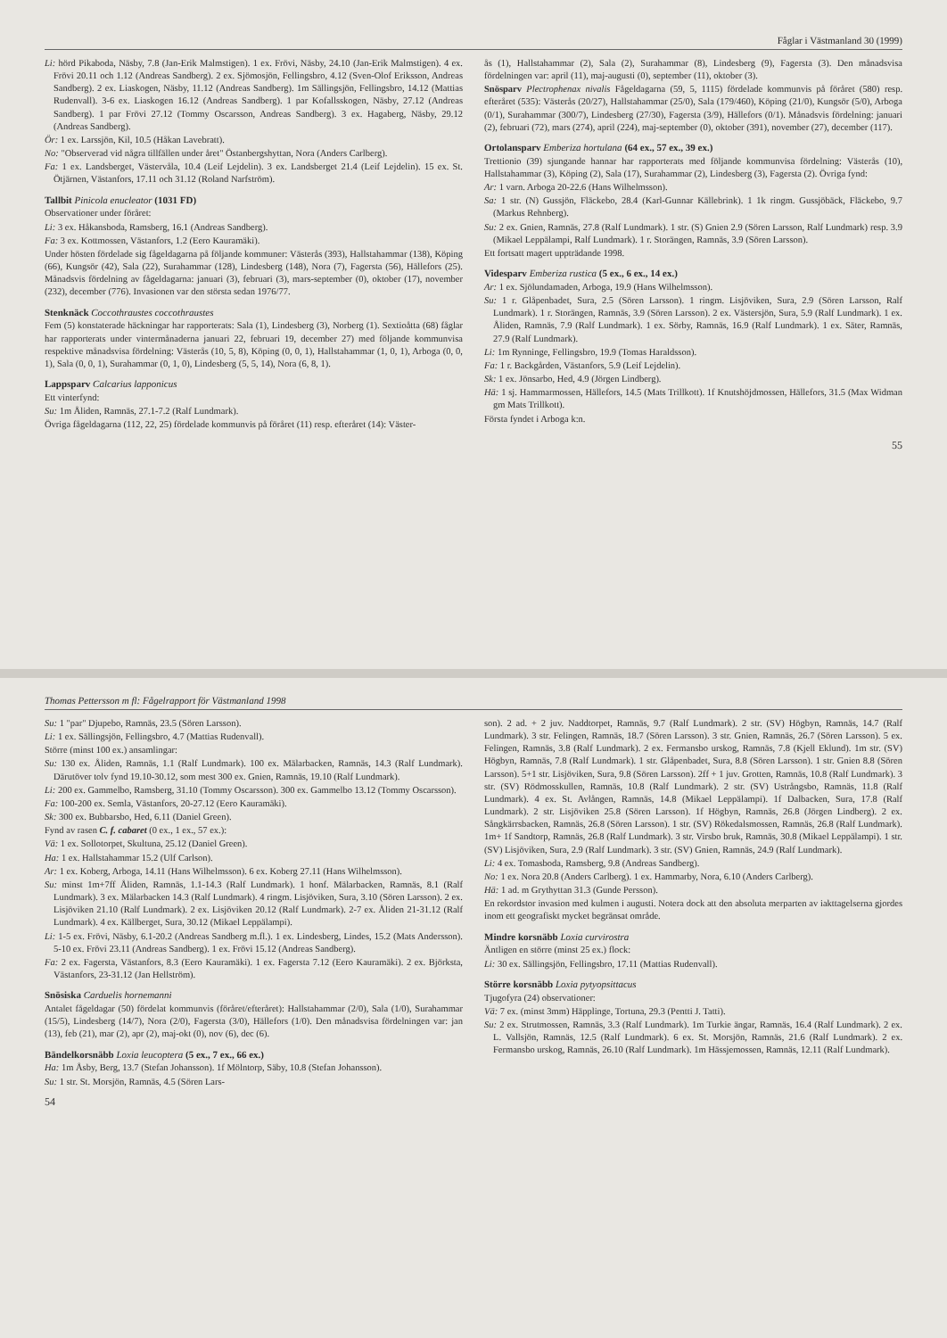Thomas Pettersson m fl: Fågelrapport för Västmanland 1998
Su: 1 "par" Djupebo, Ramnäs, 23.5 (Sören Larsson).
Li: 1 ex. Sällingsjön, Fellingsbro, 4.7 (Mattias Rudenvall).
Större (minst 100 ex.) ansamlingar:
Su: 130 ex. Åliden, Ramnäs, 1.1 (Ralf Lundmark). 100 ex. Mälarbacken, Ramnäs, 14.3 (Ralf Lundmark). Därutöver tolv fynd 19.10-30.12, som mest 300 ex. Gnien, Ramnäs, 19.10 (Ralf Lundmark).
Li: 200 ex. Gammelbo, Ramsberg, 31.10 (Tommy Oscarsson). 300 ex. Gammelbo 13.12 (Tommy Oscarsson).
Fa: 100-200 ex. Semla, Västanfors, 20-27.12 (Eero Kauramäki).
Sk: 300 ex. Bubbarsbo, Hed, 6.11 (Daniel Green).
Fynd av rasen C. f. cabaret (0 ex., 1 ex., 57 ex.):
Vä: 1 ex. Sollotorpet, Skultuna, 25.12 (Daniel Green).
Ha: 1 ex. Hallstahammar 15.2 (Ulf Carlson).
Ar: 1 ex. Koberg, Arboga, 14.11 (Hans Wilhelmsson). 6 ex. Koberg 27.11 (Hans Wilhelmsson).
Su: minst 1m+7ff Åliden, Ramnäs, 1.1-14.3 (Ralf Lundmark). 1 honf. Mälarbacken, Ramnäs, 8.1 (Ralf Lundmark). 3 ex. Mälarbacken 14.3 (Ralf Lundmark). 4 ringm. Lisjöviken, Sura, 3.10 (Sören Larsson). 2 ex. Lisjöviken 21.10 (Ralf Lundmark). 2 ex. Lisjöviken 20.12 (Ralf Lundmark). 2-7 ex. Åliden 21-31.12 (Ralf Lundmark). 4 ex. Källberget, Sura, 30.12 (Mikael Leppälampi).
Li: 1-5 ex. Frövi, Näsby, 6.1-20.2 (Andreas Sandberg m.fl.). 1 ex. Lindesberg, Lindes, 15.2 (Mats Andersson). 5-10 ex. Frövi 23.11 (Andreas Sandberg). 1 ex. Frövi 15.12 (Andreas Sandberg).
Fa: 2 ex. Fagersta, Västanfors, 8.3 (Eero Kauramäki). 1 ex. Fagersta 7.12 (Eero Kauramäki). 2 ex. Björksta, Västanfors, 23-31.12 (Jan Hellström).
Snösiska Carduelis hornemanni
Antalet fågeldagar (50) fördelat kommunvis (föråret/efteråret): Hallstahammar (2/0), Sala (1/0), Surahammar (15/5), Lindesberg (14/7), Nora (2/0), Fagersta (3/0), Hällefors (1/0). Den månadsvisa fördelningen var: jan (13), feb (21), mar (2), apr (2), maj-okt (0), nov (6), dec (6).
Bändelkorsnäbb Loxia leucoptera (5 ex., 7 ex., 66 ex.)
Ha: 1m Åsby, Berg, 13.7 (Stefan Johansson). 1f Mölntorp, Säby, 10.8 (Stefan Johansson).
Su: 1 str. St. Morsjön, Ramnäs, 4.5 (Sören Lars-
son). 2 ad. + 2 juv. Naddtorpet, Ramnäs, 9.7 (Ralf Lundmark). 2 str. (SV) Högbyn, Ramnäs, 14.7 (Ralf Lundmark). 3 str. Felingen, Ramnäs, 18.7 (Sören Larsson). 3 str. Gnien, Ramnäs, 26.7 (Sören Larsson). 5 ex. Felingen, Ramnäs, 3.8 (Ralf Lundmark). 2 ex. Fermansbo urskog, Ramnäs, 7.8 (Kjell Eklund). 1m str. (SV) Högbyn, Ramnäs, 7.8 (Ralf Lundmark). 1 str. Glåpenbadet, Sura, 8.8 (Sören Larsson). 1 str. Gnien 8.8 (Sören Larsson). 5+1 str. Lisjöviken, Sura, 9.8 (Sören Larsson). 2ff + 1 juv. Grotten, Ramnäs, 10.8 (Ralf Lundmark). 3 str. (SV) Rödmosskullen, Ramnäs, 10.8 (Ralf Lundmark). 2 str. (SV) Ustrångsbo, Ramnäs, 11.8 (Ralf Lundmark). 4 ex. St. Avlången, Ramnäs, 14.8 (Mikael Leppälampi). 1f Dalbacken, Sura, 17.8 (Ralf Lundmark). 2 str. Lisjöviken 25.8 (Sören Larsson). 1f Högbyn, Ramnäs, 26.8 (Jörgen Lindberg). 2 ex. Sångkärrsbacken, Ramnäs, 26.8 (Sören Larsson). 1 str. (SV) Rökedalsmossen, Ramnäs, 26.8 (Ralf Lundmark). 1m+ 1f Sandtorp, Ramnäs, 26.8 (Ralf Lundmark). 3 str. Virsbo bruk, Ramnäs, 30.8 (Mikael Leppälampi). 1 str. (SV) Lisjöviken, Sura, 2.9 (Ralf Lundmark). 3 str. (SV) Gnien, Ramnäs, 24.9 (Ralf Lundmark).
Li: 4 ex. Tomasboda, Ramsberg, 9.8 (Andreas Sandberg).
No: 1 ex. Nora 20.8 (Anders Carlberg). 1 ex. Hammarby, Nora, 6.10 (Anders Carlberg).
Hä: 1 ad. m Grythyttan 31.3 (Gunde Persson).
En rekordstor invasion med kulmen i augusti. Notera dock att den absoluta merparten av iakttagelserna gjordes inom ett geografiskt mycket begränsat område.
Mindre korsnäbb Loxia curvirostra
Äntligen en större (minst 25 ex.) flock:
Li: 30 ex. Sällingsjön, Fellingsbro, 17.11 (Mattias Rudenvall).
Större korsnäbb Loxia pytyopsittacus
Tjugofyra (24) observationer:
Vä: 7 ex. (minst 3mm) Häpplinge, Tortuna, 29.3 (Pentti J. Tatti).
Su: 2 ex. Strutmossen, Ramnäs, 3.3 (Ralf Lundmark). 1m Turkie ängar, Ramnäs, 16.4 (Ralf Lundmark). 2 ex. L. Vallsjön, Ramnäs, 12.5 (Ralf Lundmark). 6 ex. St. Morsjön, Ramnäs, 21.6 (Ralf Lundmark). 2 ex. Fermansbo urskog, Ramnäs, 26.10 (Ralf Lundmark). 1m Hässjemossen, Ramnäs, 12.11 (Ralf Lundmark).
54
Fåglar i Västmanland 30 (1999)
Li: hörd Pikaboda, Näsby, 7.8 (Jan-Erik Malmstigen). 1 ex. Frövi, Näsby, 24.10 (Jan-Erik Malmstigen). 4 ex. Frövi 20.11 och 1.12 (Andreas Sandberg). 2 ex. Sjömosjön, Fellingsbro, 4.12 (Sven-Olof Eriksson, Andreas Sandberg). 2 ex. Liaskogen, Näsby, 11.12 (Andreas Sandberg). 1m Sällingsjön, Fellingsbro, 14.12 (Mattias Rudenvall). 3-6 ex. Liaskogen 16.12 (Andreas Sandberg). 1 par Kofallsskogen, Näsby, 27.12 (Andreas Sandberg). 1 par Frövi 27.12 (Tommy Oscarsson, Andreas Sandberg). 3 ex. Hagaberg, Näsby, 29.12 (Andreas Sandberg).
Ör: 1 ex. Larssjön, Kil, 10.5 (Håkan Lavebratt).
No: "Observerad vid några tillfällen under året" Östanbergshyttan, Nora (Anders Carlberg).
Fa: 1 ex. Landsberget, Västervåla, 10.4 (Leif Lejdelin). 3 ex. Landsberget 21.4 (Leif Lejdelin). 15 ex. St. Ötjärnen, Västanfors, 17.11 och 31.12 (Roland Narfström).
Tallbit Pinicola enucleator (1031 FD)
Observationer under föråret:
Li: 3 ex. Håkansboda, Ramsberg, 16.1 (Andreas Sandberg).
Fa: 3 ex. Kottmossen, Västanfors, 1.2 (Eero Kauramäki).
Under hösten fördelade sig fågeldagarna på följande kommuner: Västerås (393), Hallstahammar (138), Köping (66), Kungsör (42), Sala (22), Surahammar (128), Lindesberg (148), Nora (7), Fagersta (56), Hällefors (25). Månadsvis fördelning av fågeldagarna: januari (3), februari (3), mars-september (0), oktober (17), november (232), december (776). Invasionen var den största sedan 1976/77.
Stenknäck Coccothraustes coccothraustes
Fem (5) konstaterade häckningar har rapporterats: Sala (1), Lindesberg (3), Norberg (1). Sextioåtta (68) fåglar har rapporterats under vintermånaderna januari 22, februari 19, december 27) med följande kommunvisa respektive månadsvisa fördelning: Västerås (10, 5, 8), Köping (0, 0, 1), Hallstahammar (1, 0, 1), Arboga (0, 0, 1), Sala (0, 0, 1), Surahammar (0, 1, 0), Lindesberg (5, 5, 14), Nora (6, 8, 1).
Lappsparv Calcarius lapponicus
Ett vinterfynd:
Su: 1m Åliden, Ramnäs, 27.1-7.2 (Ralf Lundmark).
Övriga fågeldagarna (112, 22, 25) fördelade kommunvis på föråret (11) resp. efteråret (14): Väster-
ås (1), Hallstahammar (2), Sala (2), Surahammar (8), Lindesberg (9), Fagersta (3). Den månadsvisa fördelningen var: april (11), maj-augusti (0), september (11), oktober (3).
Snösparv Plectrophenax nivalis Fågeldagarna (59, 5, 1115) fördelade kommunvis på föråret (580) resp. efteråret (535): Västerås (20/27), Hallstahammar (25/0), Sala (179/460), Köping (21/0), Kungsör (5/0), Arboga (0/1), Surahammar (300/7), Lindesberg (27/30), Fagersta (3/9), Hällefors (0/1). Månadsvis fördelning: januari (2), februari (72), mars (274), april (224), maj-september (0), oktober (391), november (27), december (117).
Ortolansparv Emberiza hortulana (64 ex., 57 ex., 39 ex.)
Trettionio (39) sjungande hannar har rapporterats med följande kommunvisa fördelning: Västerås (10), Hallstahammar (3), Köping (2), Sala (17), Surahammar (2), Lindesberg (3), Fagersta (2). Övriga fynd:
Ar: 1 varn. Arboga 20-22.6 (Hans Wilhelmsson).
Sa: 1 str. (N) Gussjön, Fläckebo, 28.4 (Karl-Gunnar Källebrink). 1 1k ringm. Gussjöbäck, Fläckebo, 9.7 (Markus Rehnberg).
Su: 2 ex. Gnien, Ramnäs, 27.8 (Ralf Lundmark). 1 str. (S) Gnien 2.9 (Sören Larsson, Ralf Lundmark) resp. 3.9 (Mikael Leppälampi, Ralf Lundmark). 1 r. Storängen, Ramnäs, 3.9 (Sören Larsson).
Ett fortsatt magert uppträdande 1998.
Videsparv Emberiza rustica (5 ex., 6 ex., 14 ex.)
Ar: 1 ex. Sjölundamaden, Arboga, 19.9 (Hans Wilhelmsson).
Su: 1 r. Glåpenbadet, Sura, 2.5 (Sören Larsson). 1 ringm. Lisjöviken, Sura, 2.9 (Sören Larsson, Ralf Lundmark). 1 r. Storängen, Ramnäs, 3.9 (Sören Larsson). 2 ex. Västersjön, Sura, 5.9 (Ralf Lundmark). 1 ex. Åliden, Ramnäs, 7.9 (Ralf Lundmark). 1 ex. Sörby, Ramnäs, 16.9 (Ralf Lundmark). 1 ex. Säter, Ramnäs, 27.9 (Ralf Lundmark).
Li: 1m Rynninge, Fellingsbro, 19.9 (Tomas Haraldsson).
Fa: 1 r. Backgården, Västanfors, 5.9 (Leif Lejdelin).
Sk: 1 ex. Jönsarbo, Hed, 4.9 (Jörgen Lindberg).
Hä: 1 sj. Hammarmossen, Hällefors, 14.5 (Mats Trillkott). 1f Knutshöjdmossen, Hällefors, 31.5 (Max Widman gm Mats Trillkott).
Första fyndet i Arboga k:n.
55